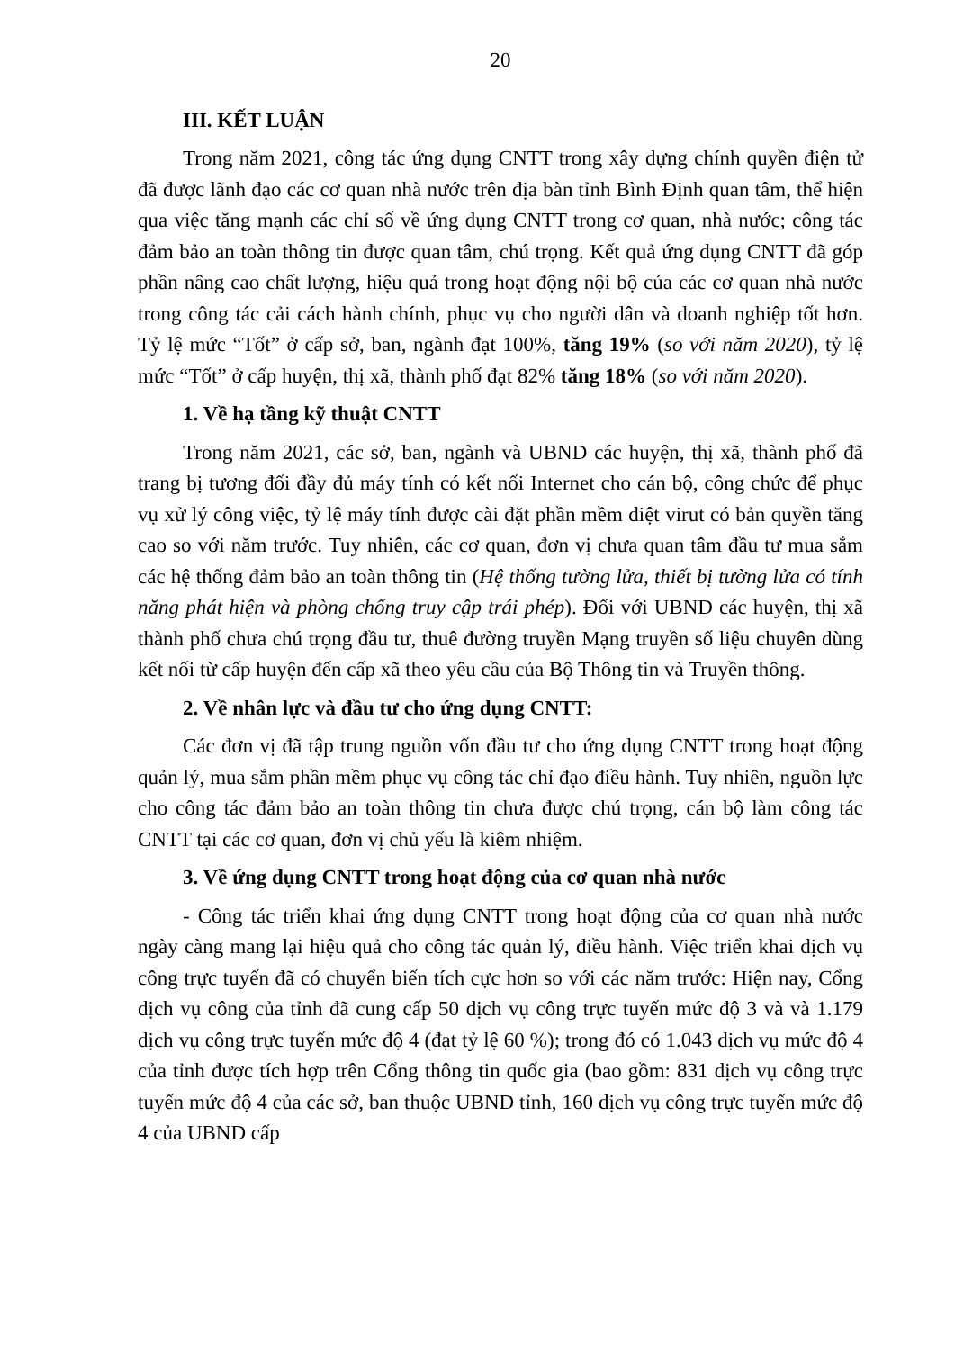20
III. KẾT LUẬN
Trong năm 2021, công tác ứng dụng CNTT trong xây dựng chính quyền điện tử đã được lãnh đạo các cơ quan nhà nước trên địa bàn tỉnh Bình Định quan tâm, thể hiện qua việc tăng mạnh các chỉ số về ứng dụng CNTT trong cơ quan, nhà nước; công tác đảm bảo an toàn thông tin được quan tâm, chú trọng. Kết quả ứng dụng CNTT đã góp phần nâng cao chất lượng, hiệu quả trong hoạt động nội bộ của các cơ quan nhà nước trong công tác cải cách hành chính, phục vụ cho người dân và doanh nghiệp tốt hơn. Tỷ lệ mức “Tốt” ở cấp sở, ban, ngành đạt 100%, tăng 19% (so với năm 2020), tỷ lệ mức “Tốt” ở cấp huyện, thị xã, thành phố đạt 82% tăng 18% (so với năm 2020).
1. Về hạ tầng kỹ thuật CNTT
Trong năm 2021, các sở, ban, ngành và UBND các huyện, thị xã, thành phố đã trang bị tương đối đầy đủ máy tính có kết nối Internet cho cán bộ, công chức để phục vụ xử lý công việc, tỷ lệ máy tính được cài đặt phần mềm diệt virut có bản quyền tăng cao so với năm trước. Tuy nhiên, các cơ quan, đơn vị chưa quan tâm đầu tư mua sắm các hệ thống đảm bảo an toàn thông tin (Hệ thống tường lửa, thiết bị tường lửa có tính năng phát hiện và phòng chống truy cập trái phép). Đối với UBND các huyện, thị xã thành phố chưa chú trọng đầu tư, thuê đường truyền Mạng truyền số liệu chuyên dùng kết nối từ cấp huyện đến cấp xã theo yêu cầu của Bộ Thông tin và Truyền thông.
2. Về nhân lực và đầu tư cho ứng dụng CNTT:
Các đơn vị đã tập trung nguồn vốn đầu tư cho ứng dụng CNTT trong hoạt động quản lý, mua sắm phần mềm phục vụ công tác chỉ đạo điều hành. Tuy nhiên, nguồn lực cho công tác đảm bảo an toàn thông tin chưa được chú trọng, cán bộ làm công tác CNTT tại các cơ quan, đơn vị chủ yếu là kiêm nhiệm.
3. Về ứng dụng CNTT trong hoạt động của cơ quan nhà nước
- Công tác triển khai ứng dụng CNTT trong hoạt động của cơ quan nhà nước ngày càng mang lại hiệu quả cho công tác quản lý, điều hành. Việc triển khai dịch vụ công trực tuyến đã có chuyển biến tích cực hơn so với các năm trước: Hiện nay, Cổng dịch vụ công của tỉnh đã cung cấp 50 dịch vụ công trực tuyến mức độ 3 và và 1.179 dịch vụ công trực tuyến mức độ 4 (đạt tỷ lệ 60 %); trong đó có 1.043 dịch vụ mức độ 4 của tỉnh được tích hợp trên Cổng thông tin quốc gia (bao gồm: 831 dịch vụ công trực tuyến mức độ 4 của các sở, ban thuộc UBND tỉnh, 160 dịch vụ công trực tuyến mức độ 4 của UBND cấp